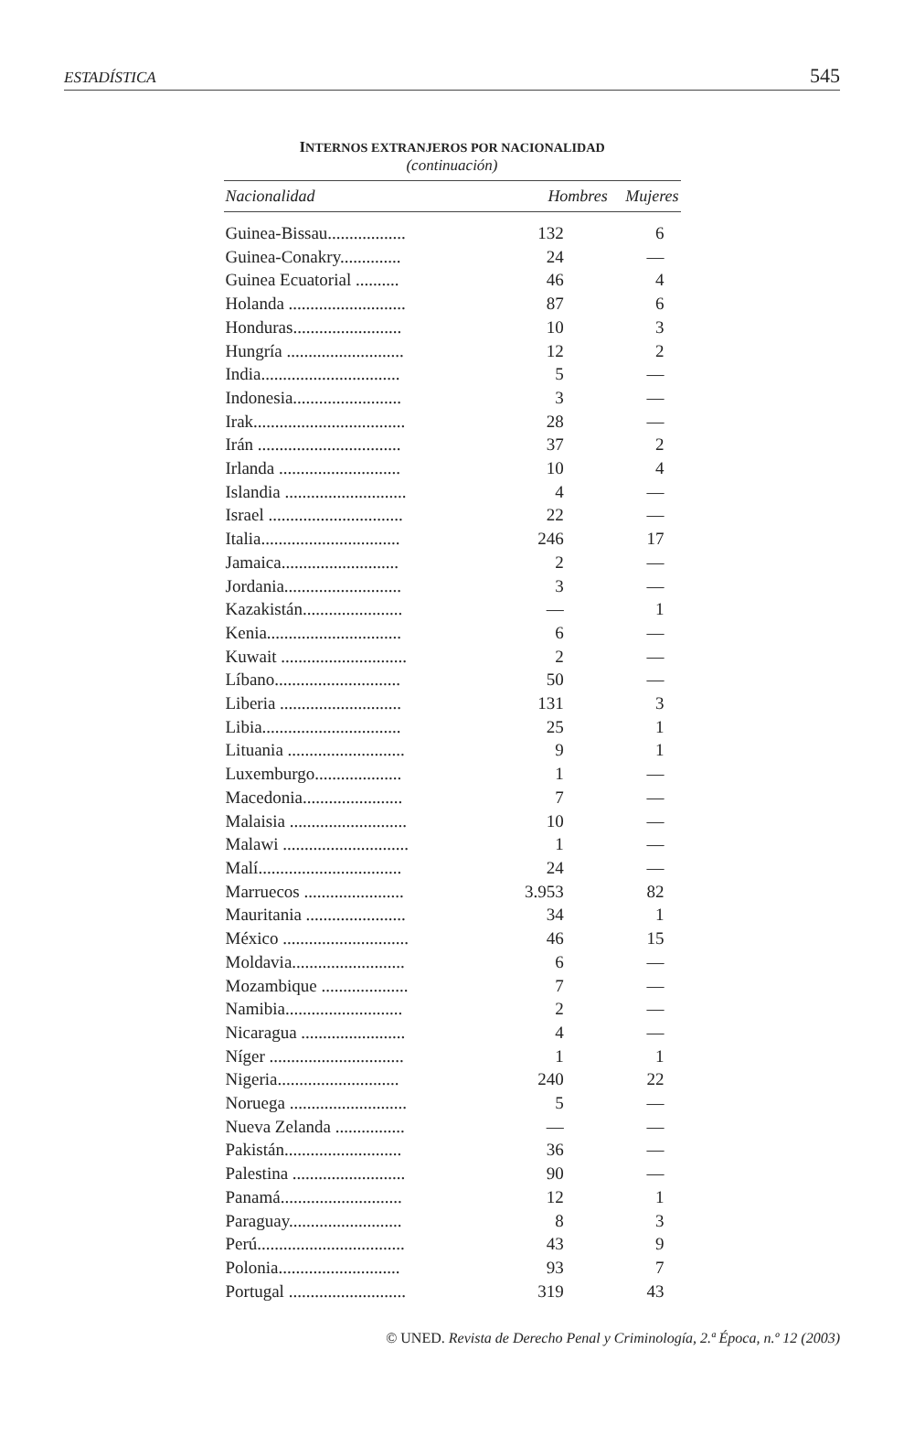ESTADÍSTICA 545
INTERNOS EXTRANJEROS POR NACIONALIDAD
(continuación)
| Nacionalidad | Hombres | Mujeres |
| --- | --- | --- |
| Guinea-Bissau.................. | 132 | 6 |
| Guinea-Conakry.............. | 24 | — |
| Guinea Ecuatorial .......... | 46 | 4 |
| Holanda ........................... | 87 | 6 |
| Honduras......................... | 10 | 3 |
| Hungría ........................... | 12 | 2 |
| India................................ | 5 | — |
| Indonesia......................... | 3 | — |
| Irak................................... | 28 | — |
| Irán ................................. | 37 | 2 |
| Irlanda ............................ | 10 | 4 |
| Islandia ............................ | 4 | — |
| Israel ............................... | 22 | — |
| Italia................................ | 246 | 17 |
| Jamaica........................... | 2 | — |
| Jordania........................... | 3 | — |
| Kazakistán....................... | — | 1 |
| Kenia............................... | 6 | — |
| Kuwait ............................. | 2 | — |
| Líbano............................. | 50 | — |
| Liberia ............................ | 131 | 3 |
| Libia................................ | 25 | 1 |
| Lituania ........................... | 9 | 1 |
| Luxemburgo.................... | 1 | — |
| Macedonia....................... | 7 | — |
| Malaisia ........................... | 10 | — |
| Malawi ............................. | 1 | — |
| Malí................................. | 24 | — |
| Marruecos ....................... | 3.953 | 82 |
| Mauritania ....................... | 34 | 1 |
| México ............................. | 46 | 15 |
| Moldavia.......................... | 6 | — |
| Mozambique .................... | 7 | — |
| Namibia........................... | 2 | — |
| Nicaragua ........................ | 4 | — |
| Níger ............................... | 1 | 1 |
| Nigeria............................ | 240 | 22 |
| Noruega ........................... | 5 | — |
| Nueva Zelanda ................ | — | — |
| Pakistán........................... | 36 | — |
| Palestina .......................... | 90 | — |
| Panamá............................ | 12 | 1 |
| Paraguay.......................... | 8 | 3 |
| Perú.................................. | 43 | 9 |
| Polonia............................ | 93 | 7 |
| Portugal ........................... | 319 | 43 |
© UNED. Revista de Derecho Penal y Criminología, 2.ª Época, n.º 12 (2003)